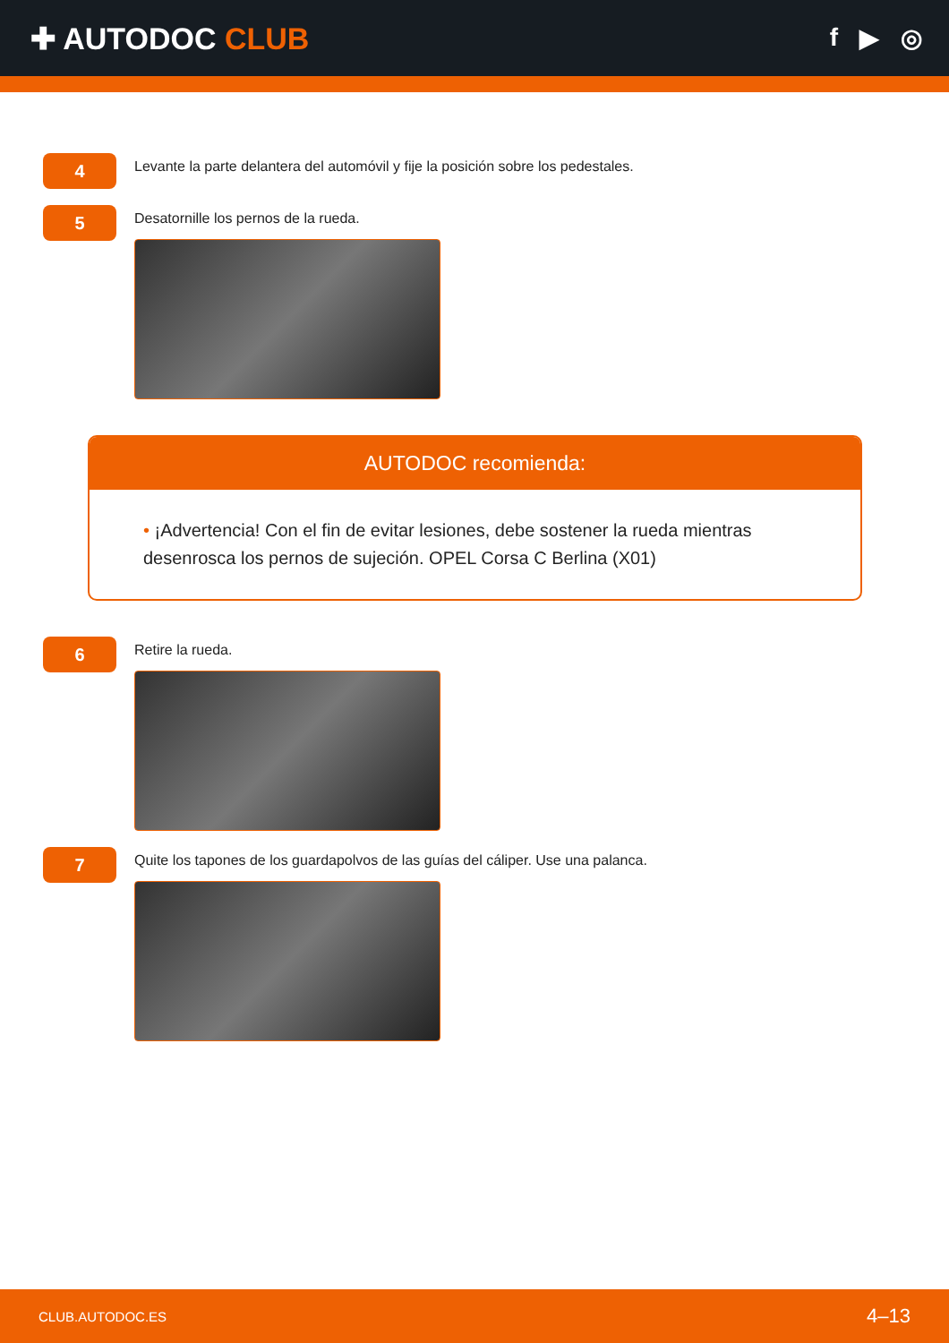✚ AUTODOC CLUB
f ▶ ◎
4
Levante la parte delantera del automóvil y fije la posición sobre los pedestales.
5
Desatornille los pernos de la rueda.
AUTODOC recomienda:
• ¡Advertencia! Con el fin de evitar lesiones, debe sostener la rueda mientras desenrosca los pernos de sujeción. OPEL Corsa C Berlina (X01)
6
Retire la rueda.
7
Quite los tapones de los guardapolvos de las guías del cáliper. Use una palanca.
CLUB.AUTODOC.ES 4–13